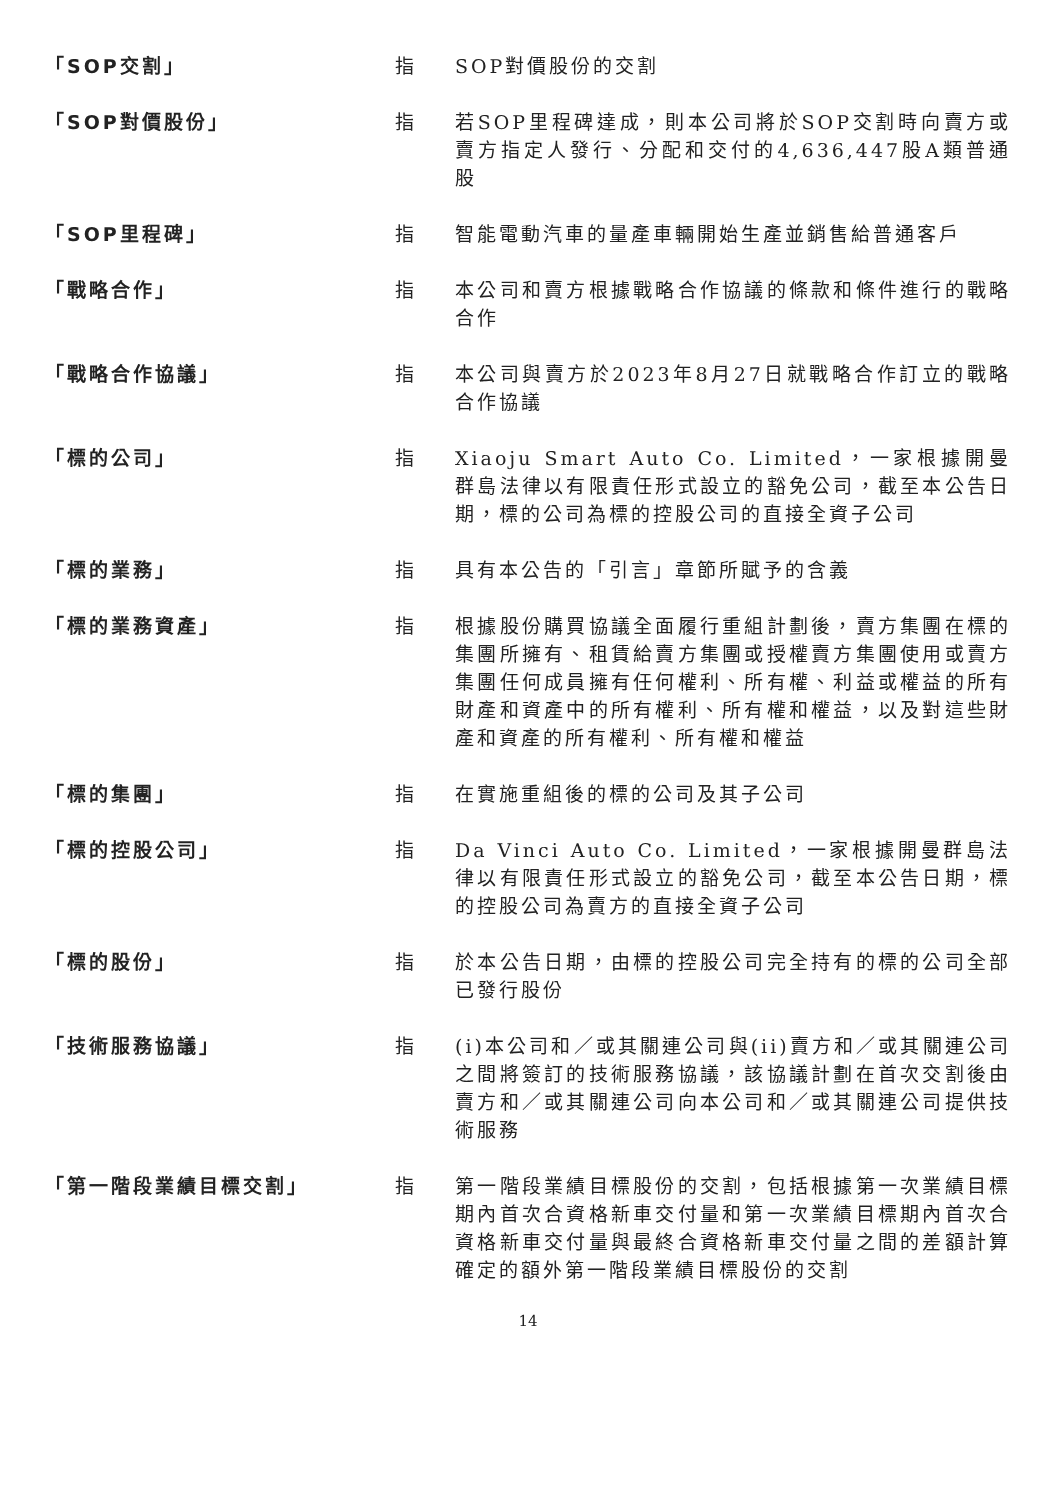「SOP交割」 指 SOP對價股份的交割
「SOP對價股份」 指 若SOP里程碑達成，則本公司將於SOP交割時向賣方或賣方指定人發行、分配和交付的4,636,447股A類普通股
「SOP里程碑」 指 智能電動汽車的量產車輛開始生產並銷售給普通客戶
「戰略合作」 指 本公司和賣方根據戰略合作協議的條款和條件進行的戰略合作
「戰略合作協議」 指 本公司與賣方於2023年8月27日就戰略合作訂立的戰略合作協議
「標的公司」 指 Xiaoju Smart Auto Co. Limited，一家根據開曼群島法律以有限責任形式設立的豁免公司，截至本公告日期，標的公司為標的控股公司的直接全資子公司
「標的業務」 指 具有本公告的「引言」章節所賦予的含義
「標的業務資產」 指 根據股份購買協議全面履行重組計劃後，賣方集團在標的集團所擁有、租賃給賣方集團或授權賣方集團使用或賣方集團任何成員擁有任何權利、所有權、利益或權益的所有財產和資產中的所有權利、所有權和權益，以及對這些財產和資產的所有權利、所有權和權益
「標的集團」 指 在實施重組後的標的公司及其子公司
「標的控股公司」 指 Da Vinci Auto Co. Limited，一家根據開曼群島法律以有限責任形式設立的豁免公司，截至本公告日期，標的控股公司為賣方的直接全資子公司
「標的股份」 指 於本公告日期，由標的控股公司完全持有的標的公司全部已發行股份
「技術服務協議」 指 (i)本公司和／或其關連公司與(ii)賣方和／或其關連公司之間將簽訂的技術服務協議，該協議計劃在首次交割後由賣方和／或其關連公司向本公司和／或其關連公司提供技術服務
「第一階段業績目標交割」 指 第一階段業績目標股份的交割，包括根據第一次業績目標期內首次合資格新車交付量和第一次業績目標期內首次合資格新車交付量與最終合資格新車交付量之間的差額計算確定的額外第一階段業績目標股份的交割
14